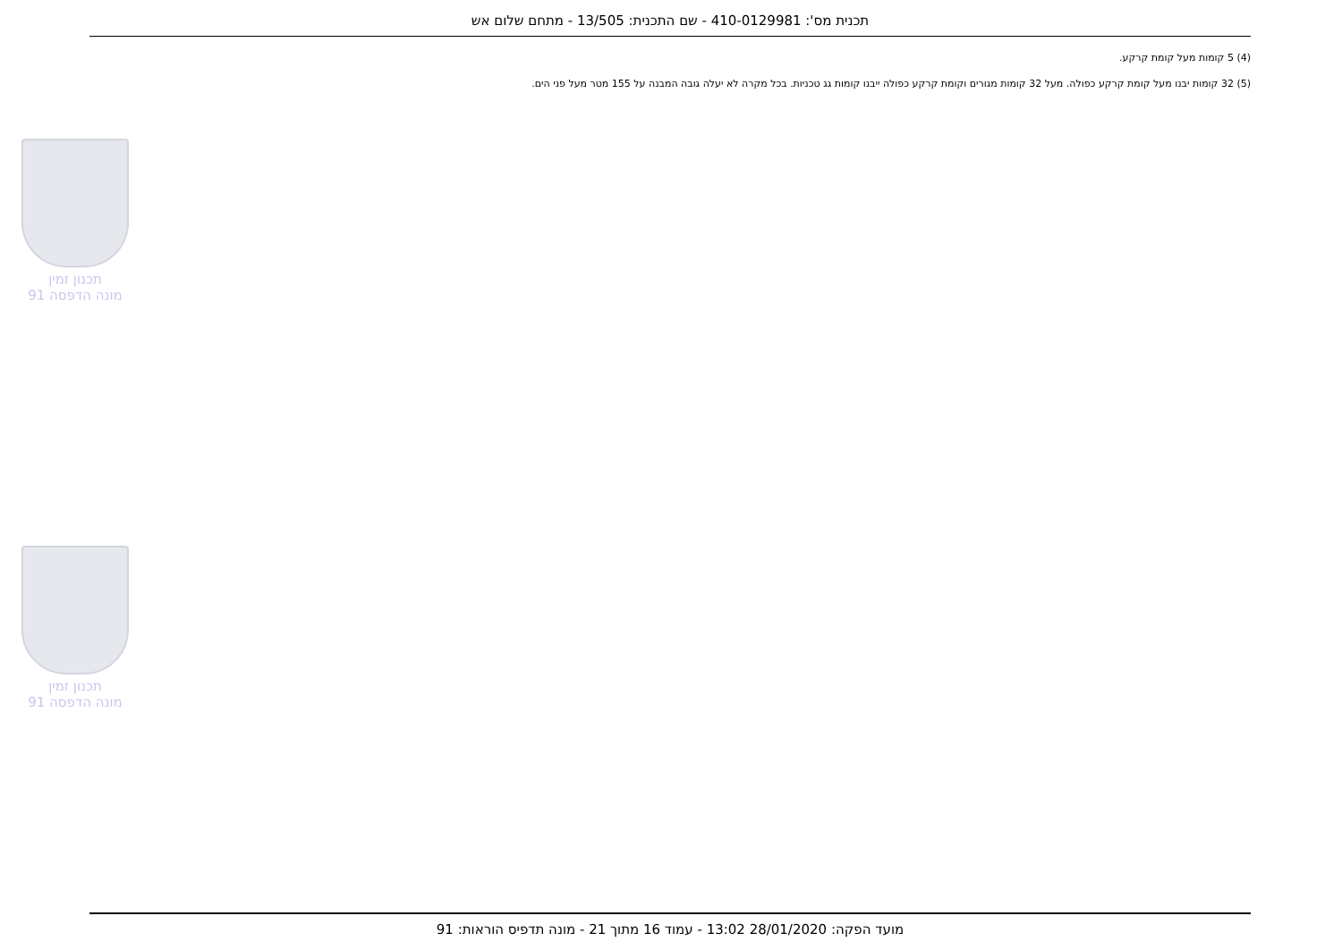תכנית מס': 410-0129981 - שם התכנית: 13/505 - מתחם שלום אש
(4) 5 קומות מעל קומת קרקע.
(5) 32 קומות יבנו מעל קומת קרקע כפולה. מעל 32 קומות מגורים וקומת קרקע כפולה ייבנו קומות גג טכניות. בכל מקרה לא יעלה גובה המבנה על 155 מטר מעל פני הים.
תכנון זמין
מונה הדפסה 91
תכנון זמין
מונה הדפסה 91
מועד הפקה: 28/01/2020 13:02 - עמוד 16 מתוך 21 - מונה תדפיס הוראות: 91